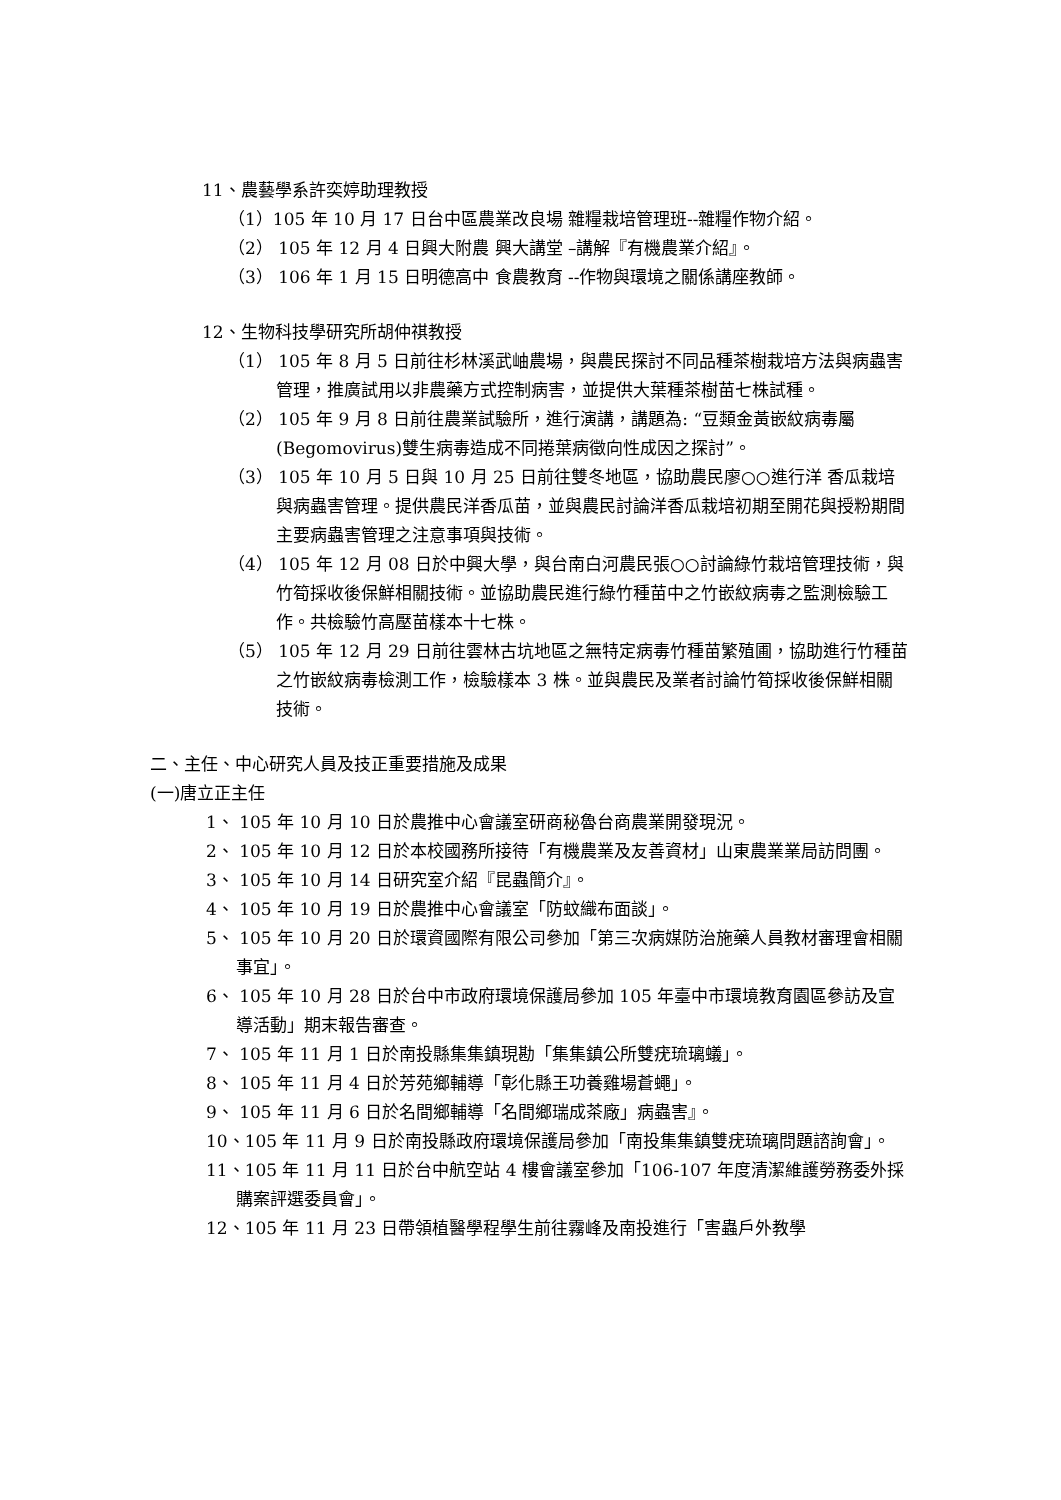11、農藝學系許奕婷助理教授
（1）105 年 10 月 17 日台中區農業改良場 雜糧栽培管理班--雜糧作物介紹。
（2） 105 年 12 月 4 日興大附農 興大講堂 –講解『有機農業介紹』。
（3） 106 年 1 月 15 日明德高中 食農教育 --作物與環境之關係講座教師。
12、生物科技學研究所胡仲祺教授
（1） 105 年 8 月 5 日前往杉林溪武岫農場，與農民探討不同品種茶樹栽培方法與病蟲害管理，推廣試用以非農藥方式控制病害，並提供大葉種茶樹苗七株試種。
（2） 105 年 9 月 8 日前往農業試驗所，進行演講，講題為: “豆類金黃嵌紋病毒屬(Begomovirus)雙生病毒造成不同捲葉病徵向性成因之探討”。
（3） 105 年 10 月 5 日與 10 月 25 日前往雙冬地區，協助農民廖○○進行洋 香瓜栽培與病蟲害管理。提供農民洋香瓜苗，並與農民討論洋香瓜栽培初期至開花與授粉期間主要病蟲害管理之注意事項與技術。
（4） 105 年 12 月 08 日於中興大學，與台南白河農民張○○討論綠竹栽培管理技術，與竹筍採收後保鮮相關技術。並協助農民進行綠竹種苗中之竹嵌紋病毒之監測檢驗工作。共檢驗竹高壓苗樣本十七株。
（5） 105 年 12 月 29 日前往雲林古坑地區之無特定病毒竹種苗繁殖圃，協助進行竹種苗之竹嵌紋病毒檢測工作，檢驗樣本 3 株。並與農民及業者討論竹筍採收後保鮮相關技術。
二、主任、中心研究人員及技正重要措施及成果
(一)唐立正主任
1、 105 年 10 月 10 日於農推中心會議室研商秘魯台商農業開發現況。
2、 105 年 10 月 12 日於本校國務所接待「有機農業及友善資材」山東農業業局訪問團。
3、 105 年 10 月 14 日研究室介紹『昆蟲簡介』。
4、 105 年 10 月 19 日於農推中心會議室「防蚊織布面談」。
5、 105 年 10 月 20 日於環資國際有限公司參加「第三次病媒防治施藥人員教材審理會相關事宜」。
6、 105 年 10 月 28 日於台中市政府環境保護局參加 105 年臺中市環境教育園區參訪及宣導活動」期末報告審查。
7、 105 年 11 月 1 日於南投縣集集鎮現勘「集集鎮公所雙疣琉璃蟻」。
8、 105 年 11 月 4 日於芳苑鄉輔導「彰化縣王功養雞場蒼蠅」。
9、 105 年 11 月 6 日於名間鄉輔導「名間鄉瑞成茶廠」病蟲害』。
10、105 年 11 月 9 日於南投縣政府環境保護局參加「南投集集鎮雙疣琉璃問題諮詢會」。
11、105 年 11 月 11 日於台中航空站 4 樓會議室參加「106-107 年度清潔維護勞務委外採購案評選委員會」。
12、105 年 11 月 23 日帶領植醫學程學生前往霧峰及南投進行「害蟲戶外教學